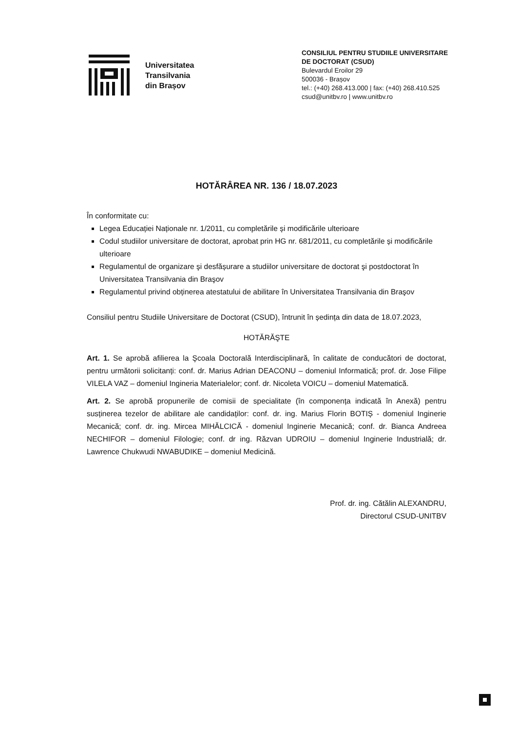Universitatea
Transilvania
din Brașov
CONSILIUL PENTRU STUDIILE UNIVERSITARE
DE DOCTORAT (CSUD)
Bulevardul Eroilor 29
500036 - Brașov
tel.: (+40) 268.413.000 | fax: (+40) 268.410.525
csud@unitbv.ro | www.unitbv.ro
HOTĂRÂREA NR. 136 / 18.07.2023
În conformitate cu:
Legea Educației Naționale nr. 1/2011, cu completările și modificările ulterioare
Codul studiilor universitare de doctorat, aprobat prin HG nr. 681/2011, cu completările și modificările ulterioare
Regulamentul de organizare şi desfășurare a studiilor universitare de doctorat şi postdoctorat în Universitatea Transilvania din Braşov
Regulamentul privind obținerea atestatului de abilitare în Universitatea Transilvania din Braşov
Consiliul pentru Studiile Universitare de Doctorat (CSUD), întrunit în ședința din data de 18.07.2023,
HOTĂRĂŞTE
Art. 1. Se aprobă afilierea la Şcoala Doctorală Interdisciplinară, în calitate de conducători de doctorat, pentru următorii solicitanți: conf. dr. Marius Adrian DEACONU – domeniul Informatică; prof. dr. Jose Filipe VILELA VAZ – domeniul Ingineria Materialelor; conf. dr. Nicoleta VOICU – domeniul Matematică.
Art. 2. Se aprobă propunerile de comisii de specialitate (în componența indicată în Anexă) pentru susținerea tezelor de abilitare ale candidaților: conf. dr. ing. Marius Florin BOTIȘ - domeniul Inginerie Mecanică; conf. dr. ing. Mircea MIHĂLCICĂ - domeniul Inginerie Mecanică; conf. dr. Bianca Andreea NECHIFOR – domeniul Filologie; conf. dr ing. Răzvan UDROIU – domeniul Inginerie Industrială; dr. Lawrence Chukwudi NWABUDIKE – domeniul Medicină.
Prof. dr. ing. Cătălin ALEXANDRU,
Directorul CSUD-UNITBV